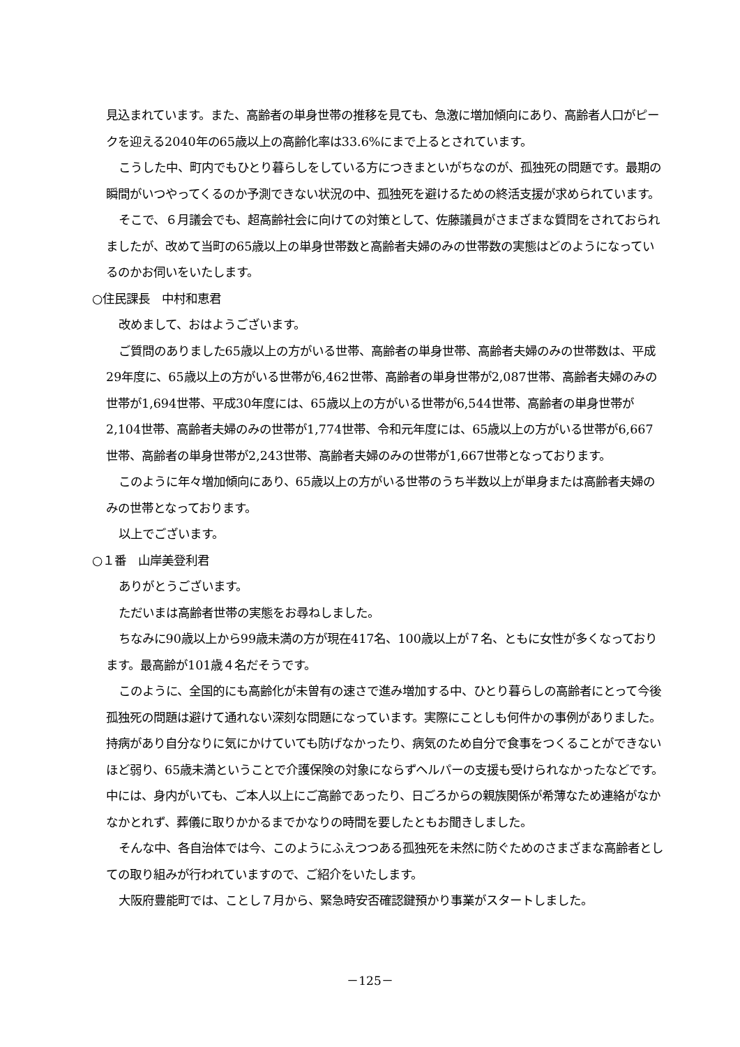見込まれています。また、高齢者の単身世帯の推移を見ても、急激に増加傾向にあり、高齢者人口がピークを迎える2040年の65歳以上の高齢化率は33.6%にまで上るとされています。
こうした中、町内でもひとり暮らしをしている方につきまといがちなのが、孤独死の問題です。最期の瞬間がいつやってくるのか予測できない状況の中、孤独死を避けるための終活支援が求められています。
そこで、６月議会でも、超高齢社会に向けての対策として、佐藤議員がさまざまな質問をされておられましたが、改めて当町の65歳以上の単身世帯数と高齢者夫婦のみの世帯数の実態はどのようになっているのかお伺いをいたします。
○住民課長　中村和恵君
改めまして、おはようございます。
ご質問のありました65歳以上の方がいる世帯、高齢者の単身世帯、高齢者夫婦のみの世帯数は、平成29年度に、65歳以上の方がいる世帯が6,462世帯、高齢者の単身世帯が2,087世帯、高齢者夫婦のみの世帯が1,694世帯、平成30年度には、65歳以上の方がいる世帯が6,544世帯、高齢者の単身世帯が2,104世帯、高齢者夫婦のみの世帯が1,774世帯、令和元年度には、65歳以上の方がいる世帯が6,667世帯、高齢者の単身世帯が2,243世帯、高齢者夫婦のみの世帯が1,667世帯となっております。
このように年々増加傾向にあり、65歳以上の方がいる世帯のうち半数以上が単身または高齢者夫婦のみの世帯となっております。
以上でございます。
○１番　山岸美登利君
ありがとうございます。
ただいまは高齢者世帯の実態をお尋ねしました。
ちなみに90歳以上から99歳未満の方が現在417名、100歳以上が７名、ともに女性が多くなっております。最高齢が101歳４名だそうです。
このように、全国的にも高齢化が未曽有の速さで進み増加する中、ひとり暮らしの高齢者にとって今後孤独死の問題は避けて通れない深刻な問題になっています。実際にことしも何件かの事例がありました。持病があり自分なりに気にかけていても防げなかったり、病気のため自分で食事をつくることができないほど弱り、65歳未満ということで介護保険の対象にならずヘルパーの支援も受けられなかったなどです。中には、身内がいても、ご本人以上にご高齢であったり、日ごろからの親族関係が希薄なため連絡がなかなかとれず、葬儀に取りかかるまでかなりの時間を要したともお聞きしました。
そんな中、各自治体では今、このようにふえつつある孤独死を未然に防ぐためのさまざまな高齢者としての取り組みが行われていますので、ご紹介をいたします。
大阪府豊能町では、ことし７月から、緊急時安否確認鍵預かり事業がスタートしました。
－125－